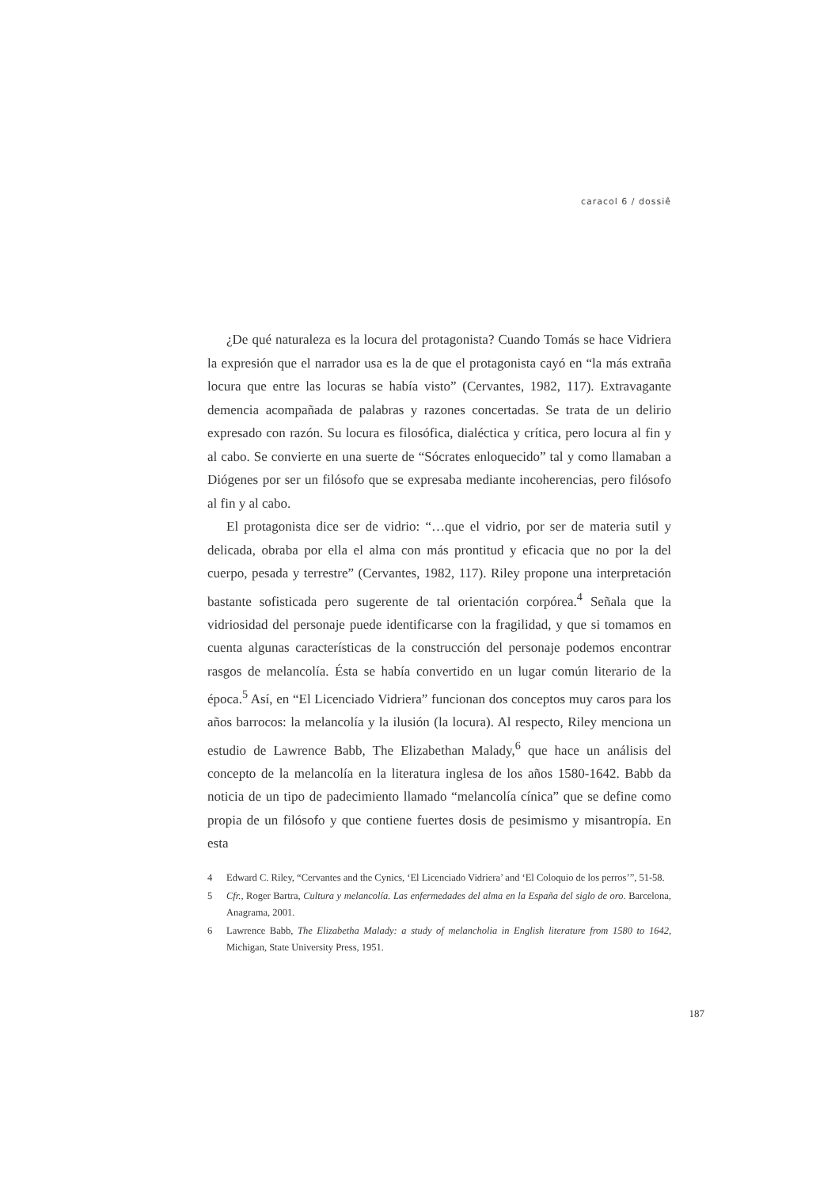caracol 6 / dossiê
¿De qué naturaleza es la locura del protagonista? Cuando Tomás se hace Vidriera la expresión que el narrador usa es la de que el protagonista cayó en “la más extraña locura que entre las locuras se había visto” (Cervantes, 1982, 117). Extravagante demencia acompañada de palabras y razones concertadas. Se trata de un delirio expresado con razón. Su locura es filosófica, dialéctica y crítica, pero locura al fin y al cabo. Se convierte en una suerte de “Sócrates enloquecido” tal y como llamaban a Diógenes por ser un filósofo que se expresaba mediante incoherencias, pero filósofo al fin y al cabo.
El protagonista dice ser de vidrio: “…que el vidrio, por ser de materia sutil y delicada, obraba por ella el alma con más prontitud y eficacia que no por la del cuerpo, pesada y terrestre” (Cervantes, 1982, 117). Riley propone una interpretación bastante sofisticada pero sugerente de tal orientación corpórea.<sup>4</sup> Señala que la vidriosidad del personaje puede identificarse con la fragilidad, y que si tomamos en cuenta algunas características de la construcción del personaje podemos encontrar rasgos de melancolía. Ésta se había convertido en un lugar común literario de la época.<sup>5</sup> Así, en “El Licenciado Vidriera” funcionan dos conceptos muy caros para los años barrocos: la melancolía y la ilusión (la locura). Al respecto, Riley menciona un estudio de Lawrence Babb, The Elizabethan Malady,<sup>6</sup> que hace un análisis del concepto de la melancolía en la literatura inglesa de los años 1580-1642. Babb da noticia de un tipo de padecimiento llamado “melancolía cínica” que se define como propia de un filósofo y que contiene fuertes dosis de pesimismo y misantropía. En esta
4 Edward C. Riley, “Cervantes and the Cynics, ‘El Licenciado Vidriera’ and ‘El Coloquio de los perros’”, 51-58.
5 Cfr., Roger Bartra, Cultura y melancolía. Las enfermedades del alma en la España del siglo de oro. Barcelona, Anagrama, 2001.
6 Lawrence Babb, The Elizabetha Malady: a study of melancholia in English literature from 1580 to 1642, Michigan, State University Press, 1951.
187